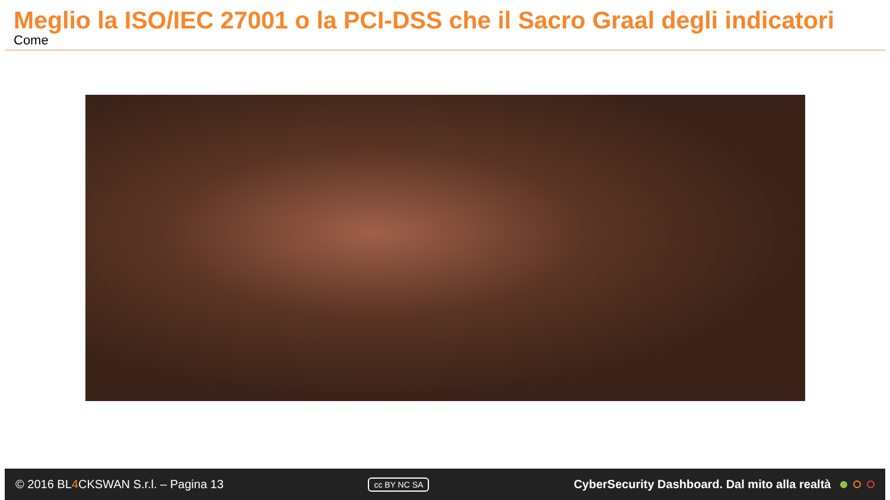Meglio la ISO/IEC 27001 o la PCI-DSS che il Sacro Graal degli indicatori
Come
© 2016 BL4 CKSWAN S.r.l. – Pagina 13
cc BY NC SA
CyberSecurity Dashboard. Dal mito alla realtà